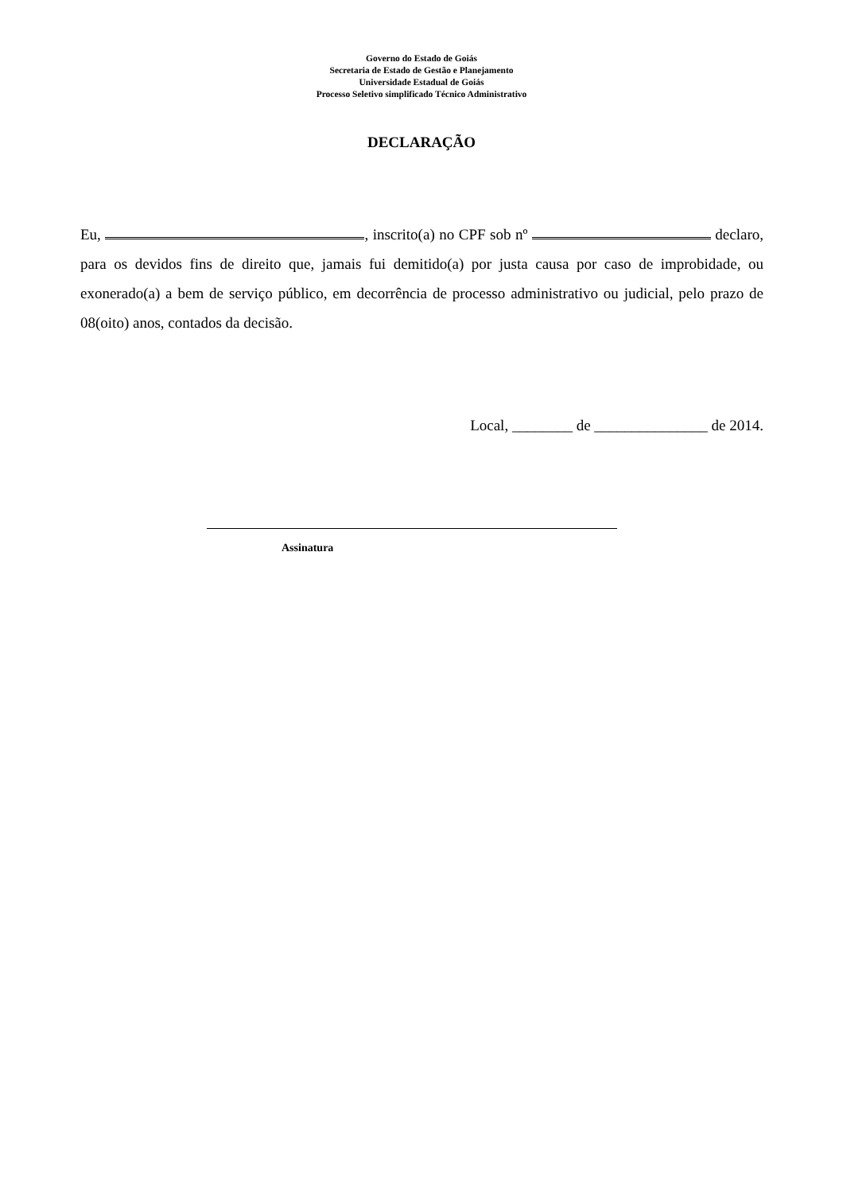Governo do Estado de Goiás
Secretaria de Estado de Gestão e Planejamento
Universidade Estadual de Goiás
Processo Seletivo simplificado Técnico Administrativo
DECLARAÇÃO
Eu, , inscrito(a) no CPF sob nº declaro, para os devidos fins de direito que, jamais fui demitido(a) por justa causa por caso de improbidade, ou exonerado(a) a bem de serviço público, em decorrência de processo administrativo ou judicial, pelo prazo de 08(oito) anos, contados da decisão.
Local, ________ de _______________ de 2014.
Assinatura